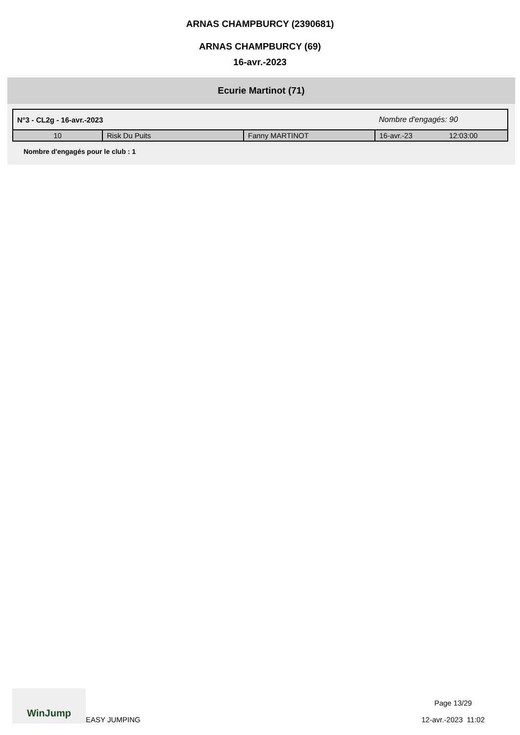ARNAS CHAMPBURCY (2390681)
ARNAS CHAMPBURCY (69)
16-avr.-2023
Ecurie Martinot (71)
| N°3 - CL2g - 16-avr.-2023 | | | Nombre d'engagés: 90 | |
| 10 | Risk Du Puits | Fanny MARTINOT | 16-avr.-23 | 12:03:00 |
Nombre d'engagés pour le club : 1
WinJump
EASY JUMPING
Page 13/29
12-avr.-2023 11:02